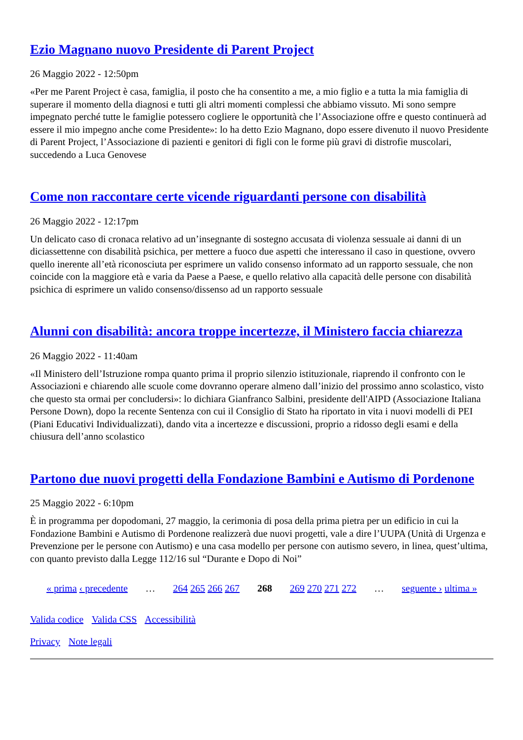Ezio Magnano nuovo Presidente di Parent Project
26 Maggio 2022 - 12:50pm
«Per me Parent Project è casa, famiglia, il posto che ha consentito a me, a mio figlio e a tutta la mia famiglia di superare il momento della diagnosi e tutti gli altri momenti complessi che abbiamo vissuto. Mi sono sempre impegnato perché tutte le famiglie potessero cogliere le opportunità che l’Associazione offre e questo continuerà ad essere il mio impegno anche come Presidente»: lo ha detto Ezio Magnano, dopo essere divenuto il nuovo Presidente di Parent Project, l’Associazione di pazienti e genitori di figli con le forme più gravi di distrofie muscolari, succedendo a Luca Genovese
Come non raccontare certe vicende riguardanti persone con disabilità
26 Maggio 2022 - 12:17pm
Un delicato caso di cronaca relativo ad un’insegnante di sostegno accusata di violenza sessuale ai danni di un diciassettenne con disabilità psichica, per mettere a fuoco due aspetti che interessano il caso in questione, ovvero quello inerente all’età riconosciuta per esprimere un valido consenso informato ad un rapporto sessuale, che non coincide con la maggiore età e varia da Paese a Paese, e quello relativo alla capacità delle persone con disabilità psichica di esprimere un valido consenso/dissenso ad un rapporto sessuale
Alunni con disabilità: ancora troppe incertezze, il Ministero faccia chiarezza
26 Maggio 2022 - 11:40am
«Il Ministero dell’Istruzione rompa quanto prima il proprio silenzio istituzionale, riaprendo il confronto con le Associazioni e chiarendo alle scuole come dovranno operare almeno dall’inizio del prossimo anno scolastico, visto che questo sta ormai per concludersi»: lo dichiara Gianfranco Salbini, presidente dell'AIPD (Associazione Italiana Persone Down), dopo la recente Sentenza con cui il Consiglio di Stato ha riportato in vita i nuovi modelli di PEI (Piani Educativi Individualizzati), dando vita a incertezze e discussioni, proprio a ridosso degli esami e della chiusura dell’anno scolastico
Partono due nuovi progetti della Fondazione Bambini e Autismo di Pordenone
25 Maggio 2022 - 6:10pm
È in programma per dopodomani, 27 maggio, la cerimonia di posa della prima pietra per un edificio in cui la Fondazione Bambini e Autismo di Pordenone realizzerà due nuovi progetti, vale a dire l’UUPA (Unità di Urgenza e Prevenzione per le persone con Autismo) e una casa modello per persone con autismo severo, in linea, quest’ultima, con quanto previsto dalla Legge 112/16 sul “Durante e Dopo di Noi”
« prima ‹ precedente … 264 265 266 267 268 269 270 271 272 … seguente › ultima »
Valida codice Valida CSS Accessibilità
Privacy Note legali